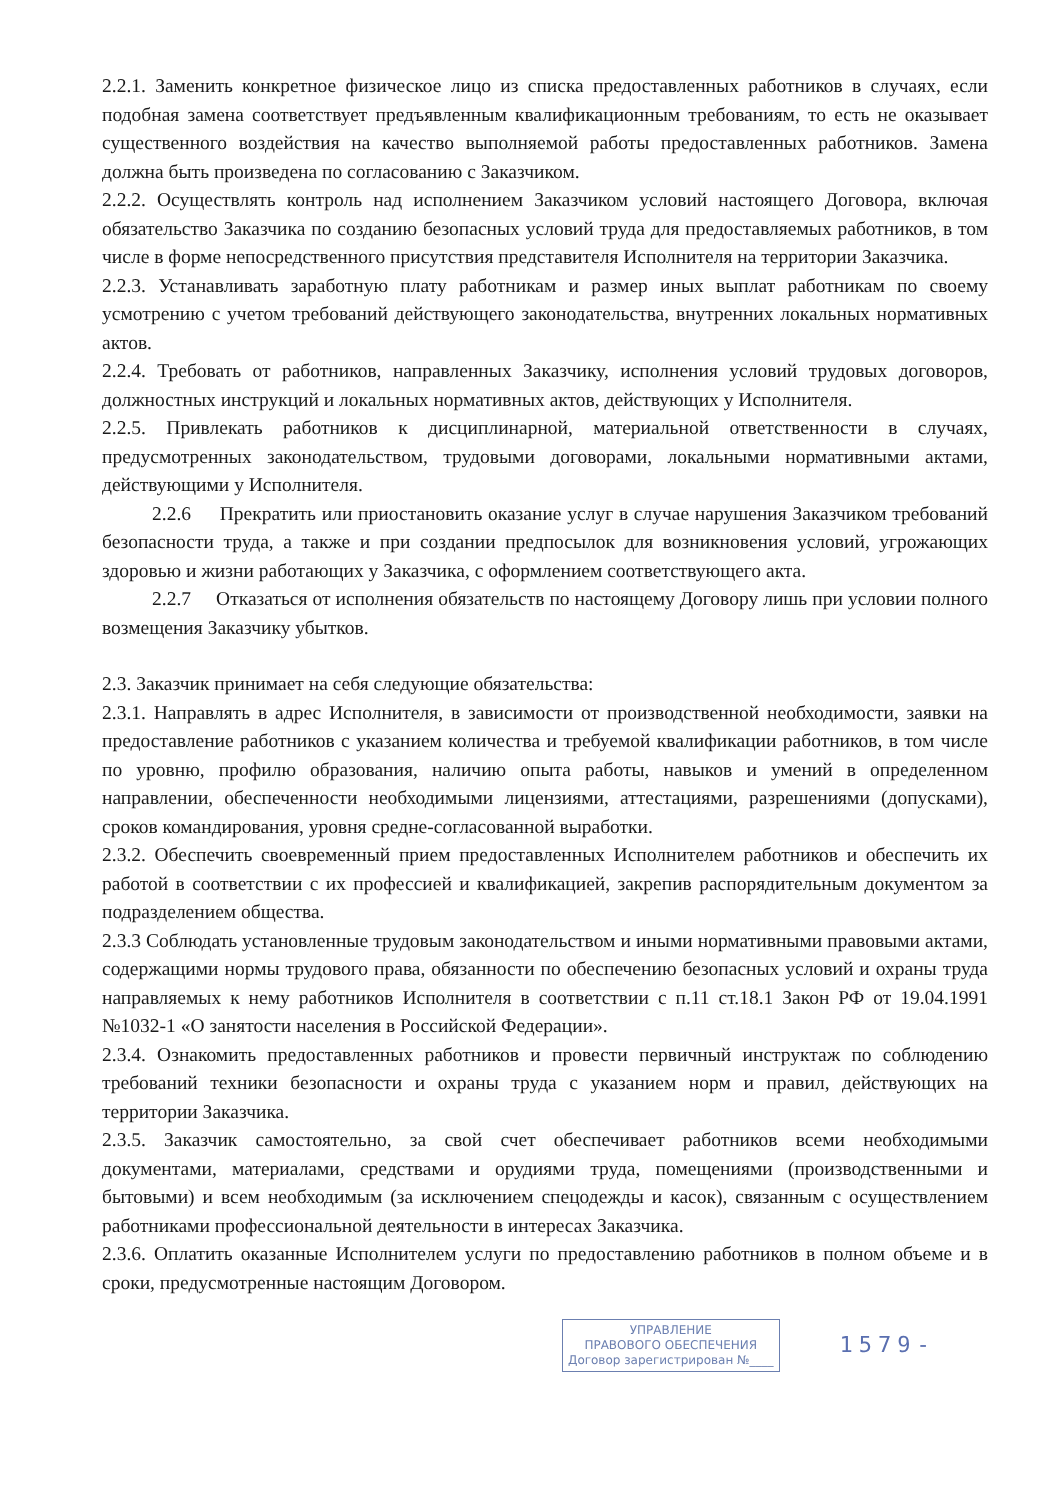2.2.1. Заменить конкретное физическое лицо из списка предоставленных работников в случаях, если подобная замена соответствует предъявленным квалификационным требованиям, то есть не оказывает существенного воздействия на качество выполняемой работы предоставленных работников. Замена должна быть произведена по согласованию с Заказчиком.
2.2.2. Осуществлять контроль над исполнением Заказчиком условий настоящего Договора, включая обязательство Заказчика по созданию безопасных условий труда для предоставляемых работников, в том числе в форме непосредственного присутствия представителя Исполнителя на территории Заказчика.
2.2.3. Устанавливать заработную плату работникам и размер иных выплат работникам по своему усмотрению с учетом требований действующего законодательства, внутренних локальных нормативных актов.
2.2.4. Требовать от работников, направленных Заказчику, исполнения условий трудовых договоров, должностных инструкций и локальных нормативных актов, действующих у Исполнителя.
2.2.5. Привлекать работников к дисциплинарной, материальной ответственности в случаях, предусмотренных законодательством, трудовыми договорами, локальными нормативными актами, действующими у Исполнителя.
2.2.6 Прекратить или приостановить оказание услуг в случае нарушения Заказчиком требований безопасности труда, а также и при создании предпосылок для возникновения условий, угрожающих здоровью и жизни работающих у Заказчика, с оформлением соответствующего акта.
2.2.7 Отказаться от исполнения обязательств по настоящему Договору лишь при условии полного возмещения Заказчику убытков.
2.3. Заказчик принимает на себя следующие обязательства:
2.3.1. Направлять в адрес Исполнителя, в зависимости от производственной необходимости, заявки на предоставление работников с указанием количества и требуемой квалификации работников, в том числе по уровню, профилю образования, наличию опыта работы, навыков и умений в определенном направлении, обеспеченности необходимыми лицензиями, аттестациями, разрешениями (допусками), сроков командирования, уровня средне-согласованной выработки.
2.3.2. Обеспечить своевременный прием предоставленных Исполнителем работников и обеспечить их работой в соответствии с их профессией и квалификацией, закрепив распорядительным документом за подразделением общества.
2.3.3 Соблюдать установленные трудовым законодательством и иными нормативными правовыми актами, содержащими нормы трудового права, обязанности по обеспечению безопасных условий и охраны труда направляемых к нему работников Исполнителя в соответствии с п.11 ст.18.1 Закон РФ от 19.04.1991 №1032-1 «О занятости населения в Российской Федерации».
2.3.4. Ознакомить предоставленных работников и провести первичный инструктаж по соблюдению требований техники безопасности и охраны труда с указанием норм и правил, действующих на территории Заказчика.
2.3.5. Заказчик самостоятельно, за свой счет обеспечивает работников всеми необходимыми документами, материалами, средствами и орудиями труда, помещениями (производственными и бытовыми) и всем необходимым (за исключением спецодежды и касок), связанным с осуществлением работниками профессиональной деятельности в интересах Заказчика.
2.3.6. Оплатить оказанные Исполнителем услуги по предоставлению работников в полном объеме и в сроки, предусмотренные настоящим Договором.
УПРАВЛЕНИЕ
ПРАВОВОГО ОБЕСПЕЧЕНИЯ
Договор зарегистрирован №____
1579-